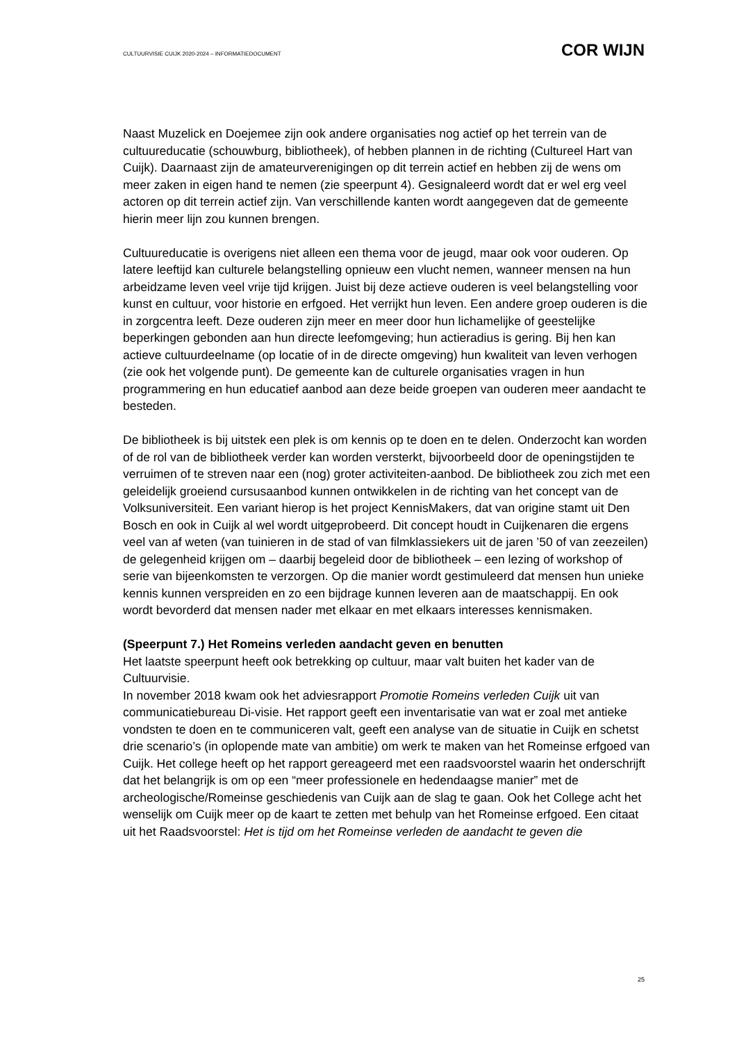CULTUURVISIE CUIJK 2020-2024 – INFORMATIEDOCUMENT COR WIJN
Naast Muzelick en Doejemee zijn ook andere organisaties nog actief op het terrein van de cultuureducatie (schouwburg, bibliotheek), of hebben plannen in de richting (Cultureel Hart van Cuijk). Daarnaast zijn de amateurverenigingen op dit terrein actief en hebben zij de wens om meer zaken in eigen hand te nemen (zie speerpunt 4). Gesignaleerd wordt dat er wel erg veel actoren op dit terrein actief zijn. Van verschillende kanten wordt aangegeven dat de gemeente hierin meer lijn zou kunnen brengen.
Cultuureducatie is overigens niet alleen een thema voor de jeugd, maar ook voor ouderen. Op latere leeftijd kan culturele belangstelling opnieuw een vlucht nemen, wanneer mensen na hun arbeidzame leven veel vrije tijd krijgen. Juist bij deze actieve ouderen is veel belangstelling voor kunst en cultuur, voor historie en erfgoed. Het verrijkt hun leven. Een andere groep ouderen is die in zorgcentra leeft. Deze ouderen zijn meer en meer door hun lichamelijke of geestelijke beperkingen gebonden aan hun directe leefomgeving; hun actieradius is gering. Bij hen kan actieve cultuurdeelname (op locatie of in de directe omgeving) hun kwaliteit van leven verhogen (zie ook het volgende punt). De gemeente kan de culturele organisaties vragen in hun programmering en hun educatief aanbod aan deze beide groepen van ouderen meer aandacht te besteden.
De bibliotheek is bij uitstek een plek is om kennis op te doen en te delen. Onderzocht kan worden of de rol van de bibliotheek verder kan worden versterkt, bijvoorbeeld door de openingstijden te verruimen of te streven naar een (nog) groter activiteiten-aanbod. De bibliotheek zou zich met een geleidelijk groeiend cursusaanbod kunnen ontwikkelen in de richting van het concept van de Volksuniversiteit. Een variant hierop is het project KennisMakers, dat van origine stamt uit Den Bosch en ook in Cuijk al wel wordt uitgeprobeerd. Dit concept houdt in Cuijkenaren die ergens veel van af weten (van tuinieren in de stad of van filmklassiekers uit de jaren ’50 of van zeezeilen) de gelegenheid krijgen om – daarbij begeleid door de bibliotheek – een lezing of workshop of serie van bijeenkomsten te verzorgen. Op die manier wordt gestimuleerd dat mensen hun unieke kennis kunnen verspreiden en zo een bijdrage kunnen leveren aan de maatschappij. En ook wordt bevorderd dat mensen nader met elkaar en met elkaars interesses kennismaken.
(Speerpunt 7.) Het Romeins verleden aandacht geven en benutten
Het laatste speerpunt heeft ook betrekking op cultuur, maar valt buiten het kader van de Cultuurvisie.
In november 2018 kwam ook het adviesrapport Promotie Romeins verleden Cuijk uit van communicatiebureau Di-visie. Het rapport geeft een inventarisatie van wat er zoal met antieke vondsten te doen en te communiceren valt, geeft een analyse van de situatie in Cuijk en schetst drie scenario’s (in oplopende mate van ambitie) om werk te maken van het Romeinse erfgoed van Cuijk. Het college heeft op het rapport gereageerd met een raadsvoorstel waarin het onderschrijft dat het belangrijk is om op een “meer professionele en hedendaagse manier” met de archeologische/Romeinse geschiedenis van Cuijk aan de slag te gaan. Ook het College acht het wenselijk om Cuijk meer op de kaart te zetten met behulp van het Romeinse erfgoed. Een citaat uit het Raadsvoorstel: Het is tijd om het Romeinse verleden de aandacht te geven die
25